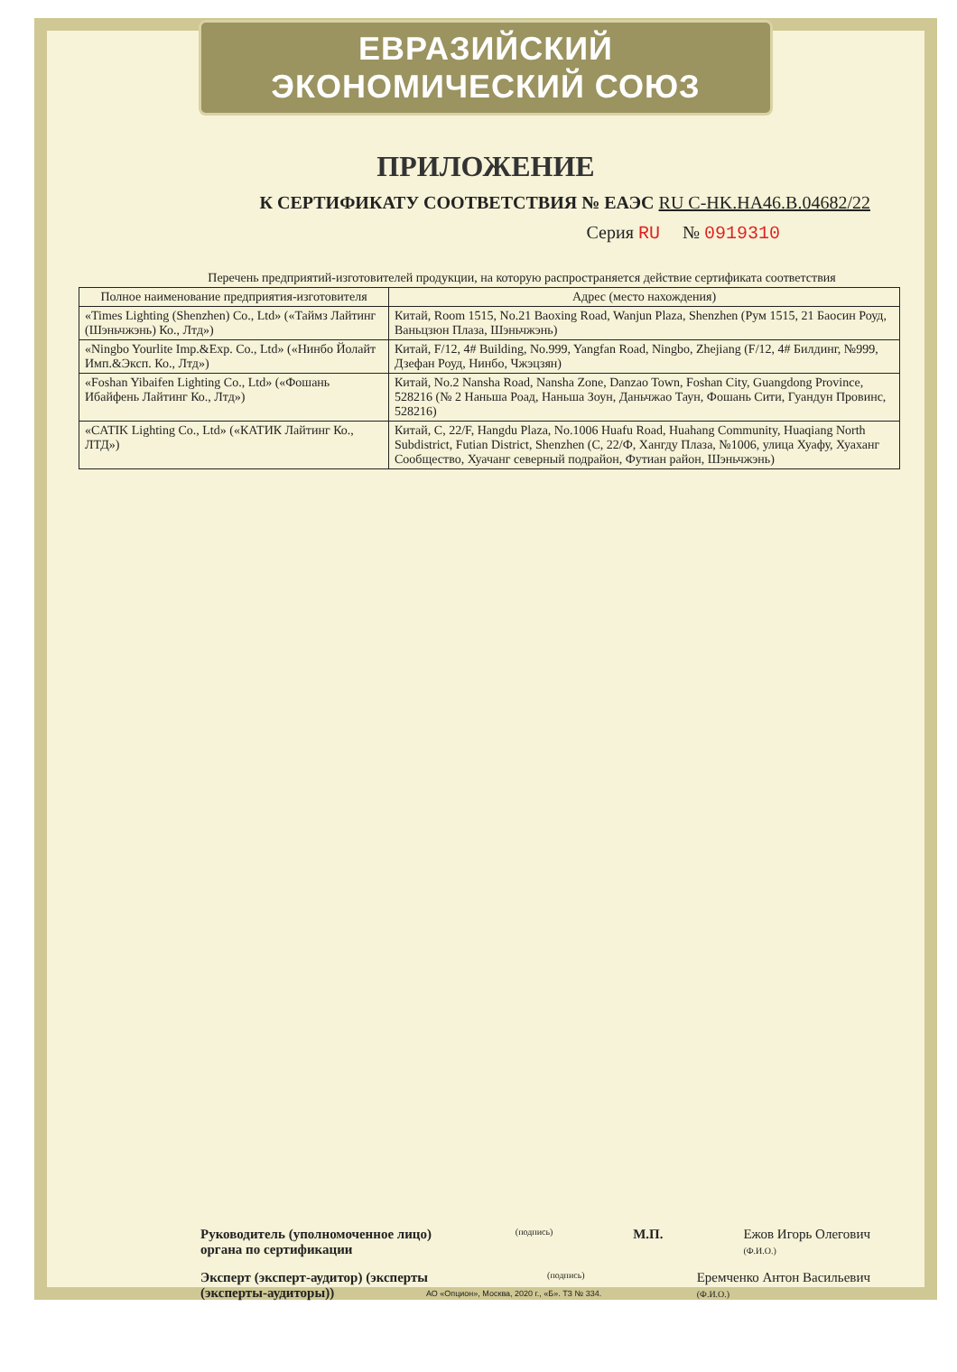ЕВРАЗИЙСКИЙ ЭКОНОМИЧЕСКИЙ СОЮЗ
ПРИЛОЖЕНИЕ
К СЕРТИФИКАТУ СООТВЕТСТВИЯ № ЕАЭС RU C-HK.HA46.B.04682/22
Серия RU № 0919310
Перечень предприятий-изготовителей продукции, на которую распространяется действие сертификата соответствия
| Полное наименование предприятия-изготовителя | Адрес (место нахождения) |
| --- | --- |
| «Times Lighting (Shenzhen) Co., Ltd» («Таймз Лайтинг (Шэньчжэнь) Ко., Лтд») | Китай, Room 1515, No.21 Baoxing Road, Wanjun Plaza, Shenzhen (Рум 1515, 21 Баосин Роуд, Ваньцзюн Плаза, Шэньчжэнь) |
| «Ningbo Yourlite Imp.&Exp. Co., Ltd» («Нинбо Йолайт Имп.&Эксп. Ко., Лтд») | Китай, F/12, 4# Building, No.999, Yangfan Road, Ningbo, Zhejiang (F/12, 4# Билдинг, №999, Дзефан Роуд, Нинбо, Чжэцзян) |
| «Foshan Yibaifen Lighting Co., Ltd» («Фошань Ибайфень Лайтинг Ко., Лтд») | Китай, No.2 Nansha Road, Nansha Zone, Danzao Town, Foshan City, Guangdong Province, 528216 (№ 2 Наньша Роад, Наньша Зоун, Даньчжао Таун, Фошань Сити, Гуандун Провинс, 528216) |
| «CATIK Lighting Co., Ltd» («КАТИК Лайтинг Ко., ЛТД») | Китай, С, 22/F, Hangdu Plaza, No.1006 Huafu Road, Huahang Community, Huaqiang North Subdistrict, Futian District, Shenzhen (С, 22/Ф, Хангду Плаза, №1006, улица Хуафу, Хуаханг Сообщество, Хуачанг северный подрайон, Футиан район, Шэньчжэнь) |
Руководитель (уполномоченное лицо) органа по сертификации (подпись) М.П. Ежов Игорь Олегович
(Ф.И.О.)
Эксперт (эксперт-аудитор) (эксперты (эксперты-аудиторы)) (подпись) Еремченко Антон Васильевич
(Ф.И.О.)
АО «Опцион», Москва, 2020 г., «Б». ТЗ № 334.